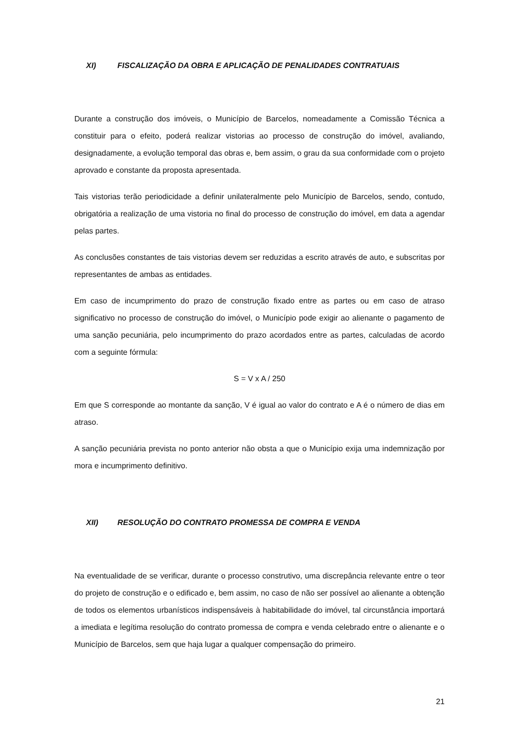XI) FISCALIZAÇÃO DA OBRA E APLICAÇÃO DE PENALIDADES CONTRATUAIS
Durante a construção dos imóveis, o Município de Barcelos, nomeadamente a Comissão Técnica a constituir para o efeito, poderá realizar vistorias ao processo de construção do imóvel, avaliando, designadamente, a evolução temporal das obras e, bem assim, o grau da sua conformidade com o projeto aprovado e constante da proposta apresentada.
Tais vistorias terão periodicidade a definir unilateralmente pelo Município de Barcelos, sendo, contudo, obrigatória a realização de uma vistoria no final do processo de construção do imóvel, em data a agendar pelas partes.
As conclusões constantes de tais vistorias devem ser reduzidas a escrito através de auto, e subscritas por representantes de ambas as entidades.
Em caso de incumprimento do prazo de construção fixado entre as partes ou em caso de atraso significativo no processo de construção do imóvel, o Município pode exigir ao alienante o pagamento de uma sanção pecuniária, pelo incumprimento do prazo acordados entre as partes, calculadas de acordo com a seguinte fórmula:
S = V x A / 250
Em que S corresponde ao montante da sanção, V é igual ao valor do contrato e A é o número de dias em atraso.
A sanção pecuniária prevista no ponto anterior não obsta a que o Município exija uma indemnização por mora e incumprimento definitivo.
XII) RESOLUÇÃO DO CONTRATO PROMESSA DE COMPRA E VENDA
Na eventualidade de se verificar, durante o processo construtivo, uma discrepância relevante entre o teor do projeto de construção e o edificado e, bem assim, no caso de não ser possível ao alienante a obtenção de todos os elementos urbanísticos indispensáveis à habitabilidade do imóvel, tal circunstância importará a imediata e legítima resolução do contrato promessa de compra e venda celebrado entre o alienante e o Município de Barcelos, sem que haja lugar a qualquer compensação do primeiro.
21